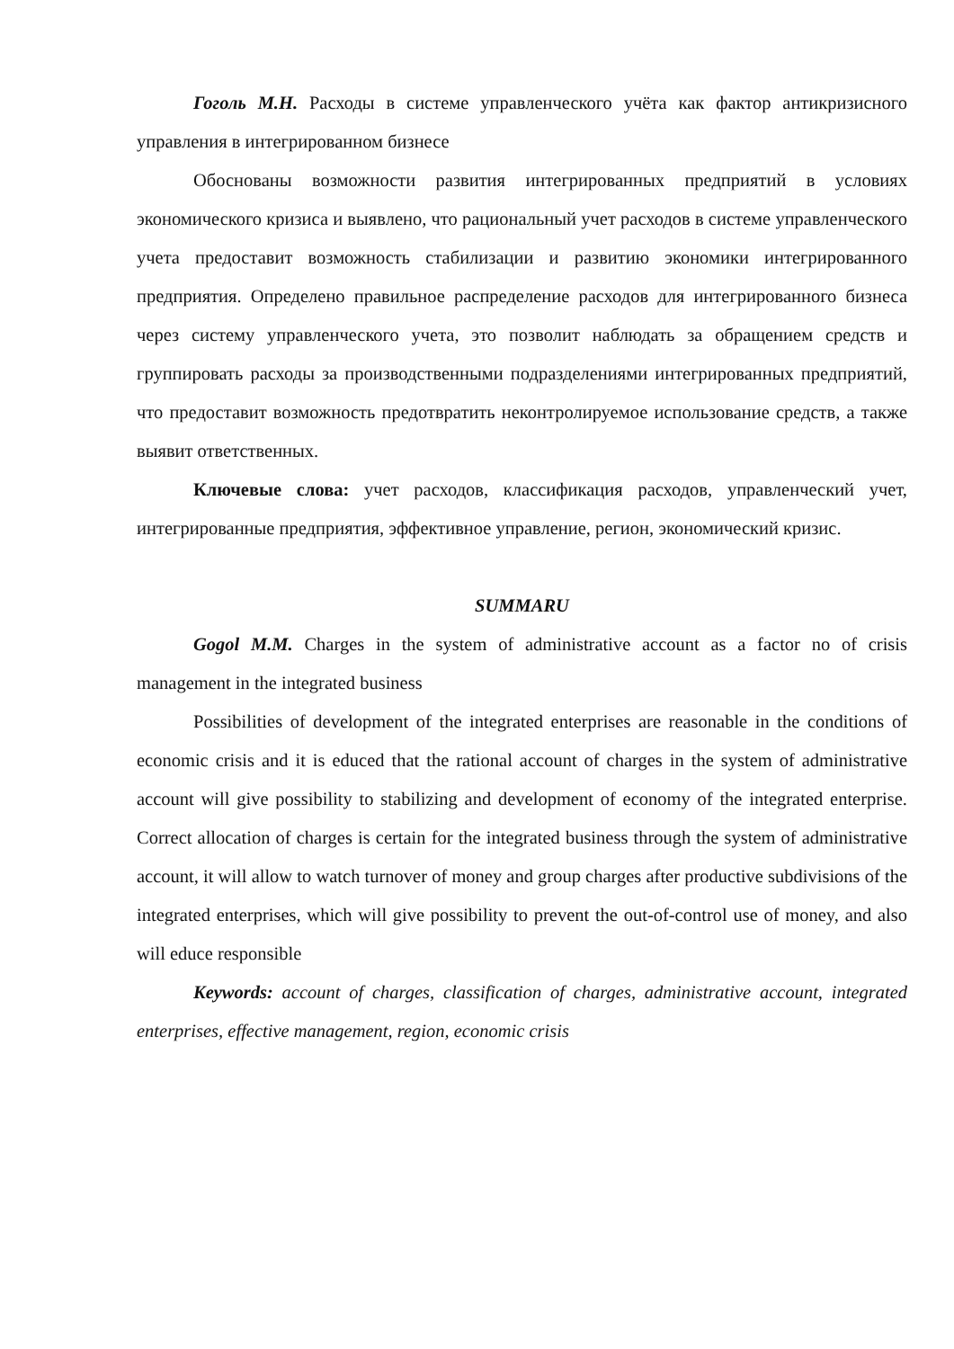Гоголь М.Н. Расходы в системе управленческого учёта как фактор антикризисного управления в интегрированном бизнесе
Обоснованы возможности развития интегрированных предприятий в условиях экономического кризиса и выявлено, что рациональный учет расходов в системе управленческого учета предоставит возможность стабилизации и развитию экономики интегрированного предприятия. Определено правильное распределение расходов для интегрированного бизнеса через систему управленческого учета, это позволит наблюдать за обращением средств и группировать расходы за производственными подразделениями интегрированных предприятий, что предоставит возможность предотвратить неконтролируемое использование средств, а также выявит ответственных.
Ключевые слова: учет расходов, классификация расходов, управленческий учет, интегрированные предприятия, эффективное управление, регион, экономический кризис.
SUMMARU
Gogol M.M. Charges in the system of administrative account as a factor no of crisis management in the integrated business
Possibilities of development of the integrated enterprises are reasonable in the conditions of economic crisis and it is educed that the rational account of charges in the system of administrative account will give possibility to stabilizing and development of economy of the integrated enterprise. Correct allocation of charges is certain for the integrated business through the system of administrative account, it will allow to watch turnover of money and group charges after productive subdivisions of the integrated enterprises, which will give possibility to prevent the out-of-control use of money, and also will educe responsible
Keywords: account of charges, classification of charges, administrative account, integrated enterprises, effective management, region, economic crisis